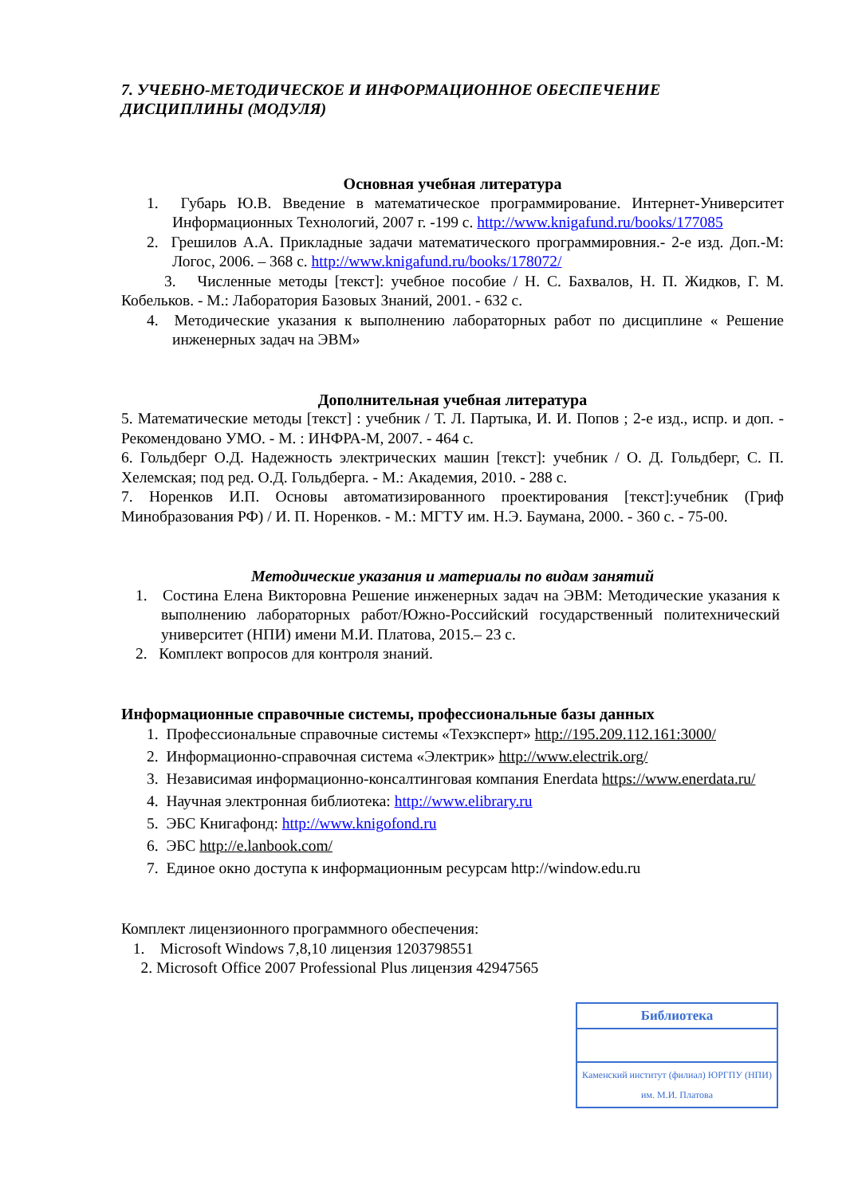7. УЧЕБНО-МЕТОДИЧЕСКОЕ И ИНФОРМАЦИОННОЕ ОБЕСПЕЧЕНИЕ ДИСЦИПЛИНЫ (МОДУЛЯ)
Основная учебная литература
1. Губарь Ю.В. Введение в математическое программирование. Интернет-Университет Информационных Технологий, 2007 г. -199 с. http://www.knigafund.ru/books/177085
2. Грешилов А.А. Прикладные задачи математического программировния.- 2-е изд. Доп.-М: Логос, 2006. – 368 с. http://www.knigafund.ru/books/178072/
3. Численные методы [текст]: учебное пособие / Н. С. Бахвалов, Н. П. Жидков, Г. М. Кобельков. - М.: Лаборатория Базовых Знаний, 2001. - 632 с.
4. Методические указания к выполнению лабораторных работ по дисциплине « Решение инженерных задач на ЭВМ»
Дополнительная учебная литература
5. Математические методы [текст] : учебник / Т. Л. Партыка, И. И. Попов ; 2-е изд., испр. и доп. - Рекомендовано УМО. - М. : ИНФРА-М, 2007. - 464 с.
6. Гольдберг О.Д. Надежность электрических машин [текст]: учебник / О. Д. Гольдберг, С. П. Хелемская; под ред. О.Д. Гольдберга. - М.: Академия, 2010. - 288 с.
7. Норенков И.П. Основы автоматизированного проектирования [текст]:учебник (Гриф Минобразования РФ) / И. П. Норенков. - М.: МГТУ им. Н.Э. Баумана, 2000. - 360 с. - 75-00.
Методические указания и материалы по видам занятий
1. Состина Елена Викторовна Решение инженерных задач на ЭВМ: Методические указания к выполнению лабораторных работ/Южно-Российский государственный политехнический университет (НПИ) имени М.И. Платова, 2015.– 23 с.
2. Комплект вопросов для контроля знаний.
Информационные справочные системы, профессиональные базы данных
1. Профессиональные справочные системы «Техэксперт» http://195.209.112.161:3000/
2. Информационно-справочная система «Электрик» http://www.electrik.org/
3. Независимая информационно-консалтинговая компания Enerdata https://www.enerdata.ru/
4. Научная электронная библиотека: http://www.elibrary.ru
5. ЭБС Книгафонд: http://www.knigofond.ru
6. ЭБС http://e.lanbook.com/
7. Единое окно доступа к информационным ресурсам http://window.edu.ru
Комплект лицензионного программного обеспечения:
1. Microsoft Windows 7,8,10 лицензия 1203798551
2. Microsoft Office 2007 Professional Plus лицензия 42947565
Библиотека
Каменский институт (филиал) ЮРГПУ (НПИ) им. М.И. Платова